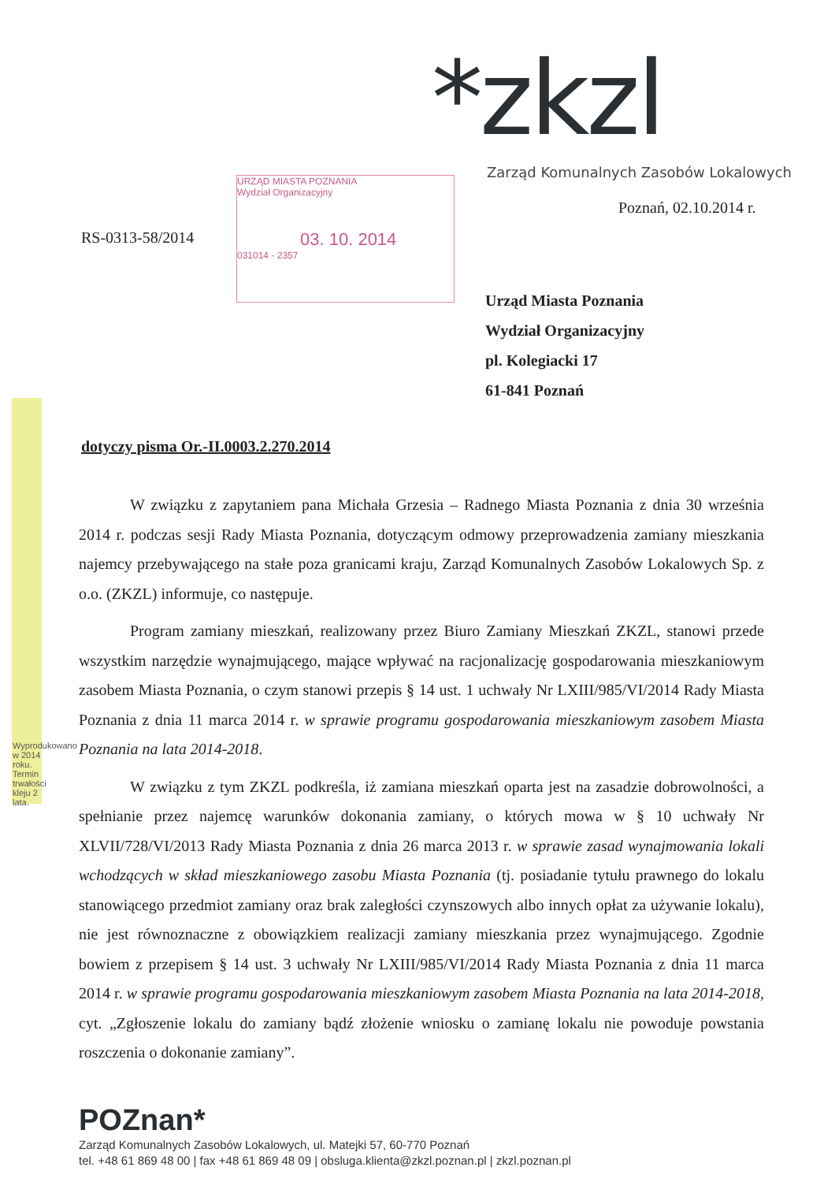Wyprodukowano w 2014 roku. Termin trwałości kleju 2 lata.
*zkzl
Zarząd Komunalnych Zasobów Lokalowych
Poznań, 02.10.2014 r.
RS-0313-58/2014
URZĄD MIASTA POZNANIA
Wydział Organizacyjny
03. 10. 2014
031014 - 2357
Urząd Miasta Poznania
Wydział Organizacyjny
pl. Kolegiacki 17
61-841 Poznań
dotyczy pisma Or.-II.0003.2.270.2014
W związku z zapytaniem pana Michała Grzesia – Radnego Miasta Poznania z dnia 30 września 2014 r. podczas sesji Rady Miasta Poznania, dotyczącym odmowy przeprowadzenia zamiany mieszkania najemcy przebywającego na stałe poza granicami kraju, Zarząd Komunalnych Zasobów Lokalowych Sp. z o.o. (ZKZL) informuje, co następuje.
Program zamiany mieszkań, realizowany przez Biuro Zamiany Mieszkań ZKZL, stanowi przede wszystkim narzędzie wynajmującego, mające wpływać na racjonalizację gospodarowania mieszkaniowym zasobem Miasta Poznania, o czym stanowi przepis § 14 ust. 1 uchwały Nr LXIII/985/VI/2014 Rady Miasta Poznania z dnia 11 marca 2014 r. w sprawie programu gospodarowania mieszkaniowym zasobem Miasta Poznania na lata 2014-2018.
W związku z tym ZKZL podkreśla, iż zamiana mieszkań oparta jest na zasadzie dobrowolności, a spełnianie przez najemcę warunków dokonania zamiany, o których mowa w § 10 uchwały Nr XLVII/728/VI/2013 Rady Miasta Poznania z dnia 26 marca 2013 r. w sprawie zasad wynajmowania lokali wchodzących w skład mieszkaniowego zasobu Miasta Poznania (tj. posiadanie tytułu prawnego do lokalu stanowiącego przedmiot zamiany oraz brak zaległości czynszowych albo innych opłat za używanie lokalu), nie jest równoznaczne z obowiązkiem realizacji zamiany mieszkania przez wynajmującego. Zgodnie bowiem z przepisem § 14 ust. 3 uchwały Nr LXIII/985/VI/2014 Rady Miasta Poznania z dnia 11 marca 2014 r. w sprawie programu gospodarowania mieszkaniowym zasobem Miasta Poznania na lata 2014-2018, cyt. „Zgłoszenie lokalu do zamiany bądź złożenie wniosku o zamianę lokalu nie powoduje powstania roszczenia o dokonanie zamiany”.
POZnan*
Zarząd Komunalnych Zasobów Lokalowych, ul. Matejki 57, 60-770 Poznań
tel. +48 61 869 48 00 | fax +48 61 869 48 09 | obsluga.klienta@zkzl.poznan.pl | zkzl.poznan.pl